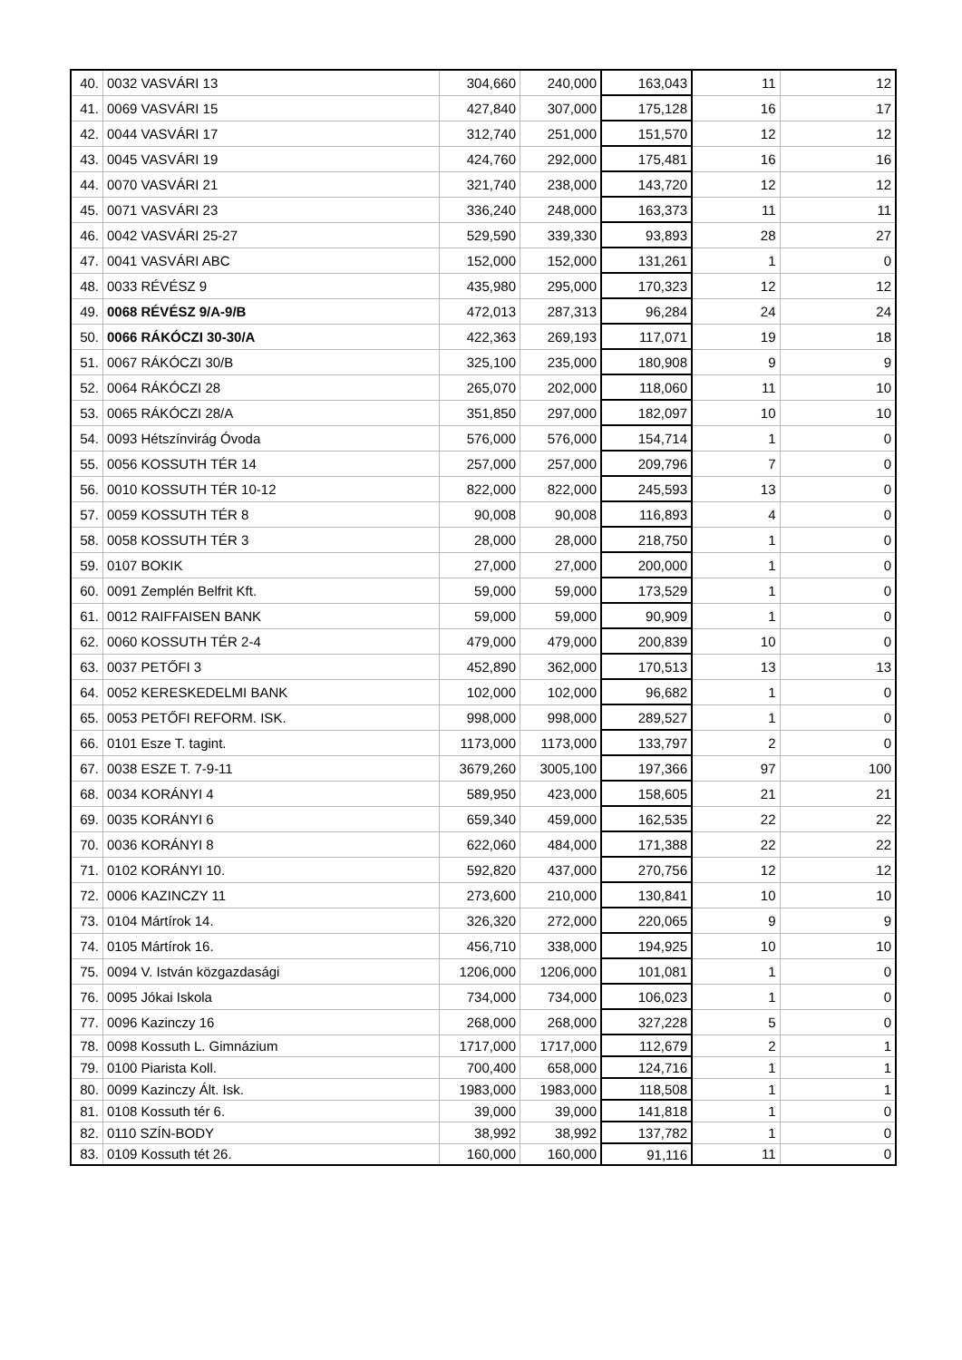| 40. | 0032 VASVÁRI 13 | 304,660 | 240,000 | 163,043 | 11 | 12 |
| 41. | 0069 VASVÁRI 15 | 427,840 | 307,000 | 175,128 | 16 | 17 |
| 42. | 0044 VASVÁRI 17 | 312,740 | 251,000 | 151,570 | 12 | 12 |
| 43. | 0045 VASVÁRI 19 | 424,760 | 292,000 | 175,481 | 16 | 16 |
| 44. | 0070 VASVÁRI 21 | 321,740 | 238,000 | 143,720 | 12 | 12 |
| 45. | 0071 VASVÁRI 23 | 336,240 | 248,000 | 163,373 | 11 | 11 |
| 46. | 0042 VASVÁRI 25-27 | 529,590 | 339,330 | 93,893 | 28 | 27 |
| 47. | 0041 VASVÁRI ABC | 152,000 | 152,000 | 131,261 | 1 | 0 |
| 48. | 0033 RÉVÉSZ 9 | 435,980 | 295,000 | 170,323 | 12 | 12 |
| 49. | 0068 RÉVÉSZ 9/A-9/B | 472,013 | 287,313 | 96,284 | 24 | 24 |
| 50. | 0066 RÁKÓCZI 30-30/A | 422,363 | 269,193 | 117,071 | 19 | 18 |
| 51. | 0067 RÁKÓCZI 30/B | 325,100 | 235,000 | 180,908 | 9 | 9 |
| 52. | 0064 RÁKÓCZI 28 | 265,070 | 202,000 | 118,060 | 11 | 10 |
| 53. | 0065 RÁKÓCZI 28/A | 351,850 | 297,000 | 182,097 | 10 | 10 |
| 54. | 0093 Hétszínvirág Óvoda | 576,000 | 576,000 | 154,714 | 1 | 0 |
| 55. | 0056 KOSSUTH TÉR 14 | 257,000 | 257,000 | 209,796 | 7 | 0 |
| 56. | 0010 KOSSUTH TÉR 10-12 | 822,000 | 822,000 | 245,593 | 13 | 0 |
| 57. | 0059 KOSSUTH TÉR 8 | 90,008 | 90,008 | 116,893 | 4 | 0 |
| 58. | 0058 KOSSUTH TÉR 3 | 28,000 | 28,000 | 218,750 | 1 | 0 |
| 59. | 0107 BOKIK | 27,000 | 27,000 | 200,000 | 1 | 0 |
| 60. | 0091 Zemplén Belfrit Kft. | 59,000 | 59,000 | 173,529 | 1 | 0 |
| 61. | 0012 RAIFFAISEN BANK | 59,000 | 59,000 | 90,909 | 1 | 0 |
| 62. | 0060 KOSSUTH TÉR 2-4 | 479,000 | 479,000 | 200,839 | 10 | 0 |
| 63. | 0037 PETŐFI 3 | 452,890 | 362,000 | 170,513 | 13 | 13 |
| 64. | 0052 KERESKEDELMI BANK | 102,000 | 102,000 | 96,682 | 1 | 0 |
| 65. | 0053 PETŐFI REFORM. ISK. | 998,000 | 998,000 | 289,527 | 1 | 0 |
| 66. | 0101 Esze T. tagint. | 1173,000 | 1173,000 | 133,797 | 2 | 0 |
| 67. | 0038 ESZE T. 7-9-11 | 3679,260 | 3005,100 | 197,366 | 97 | 100 |
| 68. | 0034 KORÁNYI 4 | 589,950 | 423,000 | 158,605 | 21 | 21 |
| 69. | 0035 KORÁNYI 6 | 659,340 | 459,000 | 162,535 | 22 | 22 |
| 70. | 0036 KORÁNYI 8 | 622,060 | 484,000 | 171,388 | 22 | 22 |
| 71. | 0102 KORÁNYI 10. | 592,820 | 437,000 | 270,756 | 12 | 12 |
| 72. | 0006 KAZINCZY 11 | 273,600 | 210,000 | 130,841 | 10 | 10 |
| 73. | 0104 Mártírok 14. | 326,320 | 272,000 | 220,065 | 9 | 9 |
| 74. | 0105 Mártírok 16. | 456,710 | 338,000 | 194,925 | 10 | 10 |
| 75. | 0094 V. István közgazdasági | 1206,000 | 1206,000 | 101,081 | 1 | 0 |
| 76. | 0095 Jókai Iskola | 734,000 | 734,000 | 106,023 | 1 | 0 |
| 77. | 0096 Kazinczy 16 | 268,000 | 268,000 | 327,228 | 5 | 0 |
| 78. | 0098 Kossuth L. Gimnázium | 1717,000 | 1717,000 | 112,679 | 2 | 1 |
| 79. | 0100 Piarista Koll. | 700,400 | 658,000 | 124,716 | 1 | 1 |
| 80. | 0099 Kazinczy Ált. Isk. | 1983,000 | 1983,000 | 118,508 | 1 | 1 |
| 81. | 0108 Kossuth tér 6. | 39,000 | 39,000 | 141,818 | 1 | 0 |
| 82. | 0110 SZÍN-BODY | 38,992 | 38,992 | 137,782 | 1 | 0 |
| 83. | 0109 Kossuth tét 26. | 160,000 | 160,000 | 91,116 | 11 | 0 |